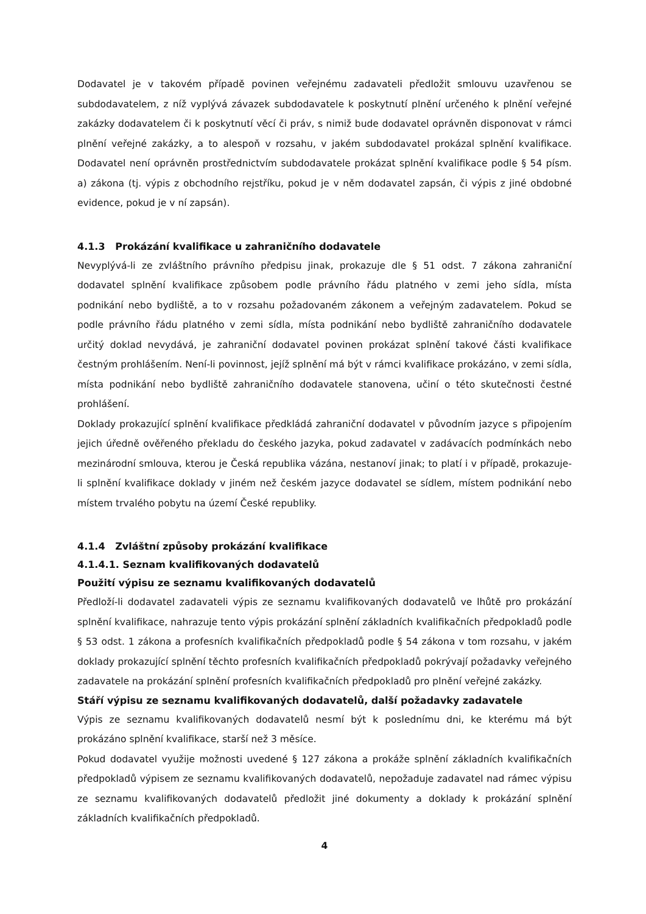Dodavatel je v takovém případě povinen veřejnému zadavateli předložit smlouvu uzavřenou se subdodavatelem, z níž vyplývá závazek subdodavatele k poskytnutí plnění určeného k plnění veřejné zakázky dodavatelem či k poskytnutí věcí či práv, s nimiž bude dodavatel oprávněn disponovat v rámci plnění veřejné zakázky, a to alespoň v rozsahu, v jakém subdodavatel prokázal splnění kvalifikace. Dodavatel není oprávněn prostřednictvím subdodavatele prokázat splnění kvalifikace podle § 54 písm. a) zákona (tj. výpis z obchodního rejstříku, pokud je v něm dodavatel zapsán, či výpis z jiné obdobné evidence, pokud je v ní zapsán).
4.1.3 Prokázání kvalifikace u zahraničního dodavatele
Nevyplývá-li ze zvláštního právního předpisu jinak, prokazuje dle § 51 odst. 7 zákona zahraniční dodavatel splnění kvalifikace způsobem podle právního řádu platného v zemi jeho sídla, místa podnikání nebo bydliště, a to v rozsahu požadovaném zákonem a veřejným zadavatelem. Pokud se podle právního řádu platného v zemi sídla, místa podnikání nebo bydliště zahraničního dodavatele určitý doklad nevydává, je zahraniční dodavatel povinen prokázat splnění takové části kvalifikace čestným prohlášením. Není-li povinnost, jejíž splnění má být v rámci kvalifikace prokázáno, v zemi sídla, místa podnikání nebo bydliště zahraničního dodavatele stanovena, učiní o této skutečnosti čestné prohlášení.
Doklady prokazující splnění kvalifikace předkládá zahraniční dodavatel v původním jazyce s připojením jejich úředně ověřeného překladu do českého jazyka, pokud zadavatel v zadávacích podmínkách nebo mezinárodní smlouva, kterou je Česká republika vázána, nestanoví jinak; to platí i v případě, prokazuje-li splnění kvalifikace doklady v jiném než českém jazyce dodavatel se sídlem, místem podnikání nebo místem trvalého pobytu na území České republiky.
4.1.4 Zvláštní způsoby prokázání kvalifikace
4.1.4.1. Seznam kvalifikovaných dodavatelů
Použití výpisu ze seznamu kvalifikovaných dodavatelů
Předloží-li dodavatel zadavateli výpis ze seznamu kvalifikovaných dodavatelů ve lhůtě pro prokázání splnění kvalifikace, nahrazuje tento výpis prokázání splnění základních kvalifikačních předpokladů podle § 53 odst. 1 zákona a profesních kvalifikačních předpokladů podle § 54 zákona v tom rozsahu, v jakém doklady prokazující splnění těchto profesních kvalifikačních předpokladů pokrývají požadavky veřejného zadavatele na prokázání splnění profesních kvalifikačních předpokladů pro plnění veřejné zakázky.
Stáří výpisu ze seznamu kvalifikovaných dodavatelů, další požadavky zadavatele
Výpis ze seznamu kvalifikovaných dodavatelů nesmí být k poslednímu dni, ke kterému má být prokázáno splnění kvalifikace, starší než 3 měsíce.
Pokud dodavatel využije možnosti uvedené § 127 zákona a prokáže splnění základních kvalifikačních předpokladů výpisem ze seznamu kvalifikovaných dodavatelů, nepožaduje zadavatel nad rámec výpisu ze seznamu kvalifikovaných dodavatelů předložit jiné dokumenty a doklady k prokázání splnění základních kvalifikačních předpokladů.
4